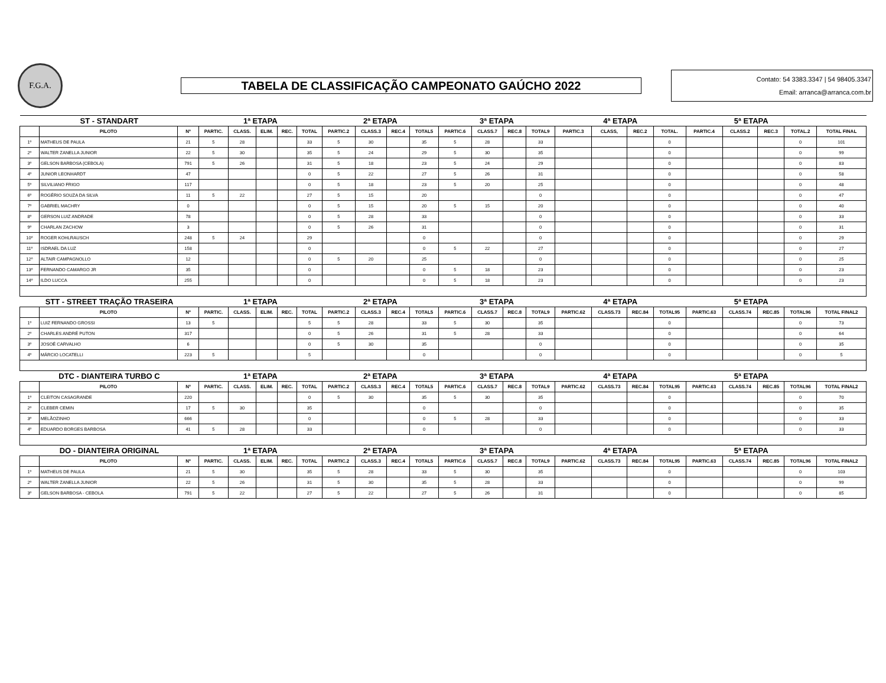F.G.A.
TABELA DE CLASSIFICAÇÃO CAMPEONATO GAÚCHO 2022
Contato: 54 3383.3347 | 54 98405.3347
Email: arranca@arranca.com.br
| ST - STANDART | | | 1ª ETAPA | | | | | 2ª ETAPA | | | | 3ª ETAPA | | | | 4ª ETAPA | | | | 5ª ETAPA | | | | |
| | PILOTO | Nº | PARTIC. | CLASS. | ELIM. | REC. | TOTAL | PARTIC.2 | CLASS.3 | REC.4 | TOTAL5 | PARTIC.6 | CLASS.7 | REC.8 | TOTAL9 | PARTIC.3 | CLASS, | REC.2 | TOTAL. | PARTIC.4 | CLASS.2 | REC.3 | TOTAL.2 | TOTAL FINAL |
| 1º | MATHEUS DE PAULA | 21 | 5 | 28 | | | 33 | 5 | 30 | | 35 | 5 | 28 | | 33 | | | | 0 | | | | 0 | 101 |
| 2º | WALTER ZANELLA JUNIOR | 22 | 5 | 30 | | | 35 | 5 | 24 | | 29 | 5 | 30 | | 35 | | | | 0 | | | | 0 | 99 |
| 3º | GELSON BARBOSA (CEBOLA) | 791 | 5 | 26 | | | 31 | 5 | 18 | | 23 | 5 | 24 | | 29 | | | | 0 | | | | 0 | 83 |
| 4º | JUNIOR LEONHARDT | 47 | | | | | 0 | 5 | 22 | | 27 | 5 | 26 | | 31 | | | | 0 | | | | 0 | 58 |
| 5º | SILVILIANO FRIGO | 117 | | | | | 0 | 5 | 18 | | 23 | 5 | 20 | | 25 | | | | 0 | | | | 0 | 48 |
| 6º | ROGÉRIO SOUZA DA SILVA | 11 | 5 | 22 | | | 27 | 5 | 15 | | 20 | | | | 0 | | | | 0 | | | | 0 | 47 |
| 7º | GABRIEL MACHRY | 0 | | | | | 0 | 5 | 15 | | 20 | 5 | 15 | | 20 | | | | 0 | | | | 0 | 40 |
| 8º | GERSON LUIZ ANDRADE | 78 | | | | | 0 | 5 | 28 | | 33 | | | | 0 | | | | 0 | | | | 0 | 33 |
| 9º | CHARLAN ZACHOW | 3 | | | | | 0 | 5 | 26 | | 31 | | | | 0 | | | | 0 | | | | 0 | 31 |
| 10º | ROGER KOHLRAUSCH | 248 | 5 | 24 | | | 29 | | | | 0 | | | | 0 | | | | 0 | | | | 0 | 29 |
| 11º | ISDRAEL DA LUZ | 158 | | | | | 0 | | | | 0 | 5 | 22 | | 27 | | | | 0 | | | | 0 | 27 |
| 12º | ALTAIR CAMPAGNOLLO | 12 | | | | | 0 | 5 | 20 | | 25 | | | | 0 | | | | 0 | | | | 0 | 25 |
| 13º | FERNANDO CAMARGO JR | 35 | | | | | 0 | | | | 0 | 5 | 18 | | 23 | | | | 0 | | | | 0 | 23 |
| 14º | ILDO LUCCA | 255 | | | | | 0 | | | | 0 | 5 | 18 | | 23 | | | | 0 | | | | 0 | 23 |
| STT - STREET TRAÇÃO TRASEIRA | | | 1ª ETAPA | | | | | 2ª ETAPA | | | | 3ª ETAPA | | | | 4ª ETAPA | | | | 5ª ETAPA | | | | |
| | PILOTO | Nº | PARTIC. | CLASS. | ELIM. | REC. | TOTAL | PARTIC.2 | CLASS.3 | REC.4 | TOTAL5 | PARTIC.6 | CLASS.7 | REC.8 | TOTAL9 | PARTIC.62 | CLASS.73 | REC.84 | TOTAL95 | PARTIC.63 | CLASS.74 | REC.85 | TOTAL96 | TOTAL FINAL2 |
| 1º | LUIZ FERNANDO GROSSI | 13 | 5 | | | | 5 | 5 | 28 | | 33 | 5 | 30 | | 35 | | | | 0 | | | | 0 | 73 |
| 2º | CHARLES ANDRÉ PUTON | 317 | | | | | 0 | 5 | 26 | | 31 | 5 | 28 | | 33 | | | | 0 | | | | 0 | 64 |
| 3º | JOSOÉ CARVALHO | 6 | | | | | 0 | 5 | 30 | | 35 | | | | 0 | | | | 0 | | | | 0 | 35 |
| 4º | MÁRCIO LOCATELLI | 223 | 5 | | | | 5 | | | | 0 | | | | 0 | | | | 0 | | | | 0 | 5 |
| DTC - DIANTEIRA TURBO C | | | 1ª ETAPA | | | | | 2ª ETAPA | | | | 3ª ETAPA | | | | 4ª ETAPA | | | | 5ª ETAPA | | | | |
| | PILOTO | Nº | PARTIC. | CLASS. | ELIM. | REC. | TOTAL | PARTIC.2 | CLASS.3 | REC.4 | TOTAL5 | PARTIC.6 | CLASS.7 | REC.8 | TOTAL9 | PARTIC.62 | CLASS.73 | REC.84 | TOTAL95 | PARTIC.63 | CLASS.74 | REC.85 | TOTAL96 | TOTAL FINAL2 |
| 1º | CLEITON CASAGRANDE | 220 | | | | | 0 | 5 | 30 | | 35 | 5 | 30 | | 35 | | | | 0 | | | | 0 | 70 |
| 2º | CLEBER CEMIN | 17 | 5 | 30 | | | 35 | | | | 0 | | | | 0 | | | | 0 | | | | 0 | 35 |
| 3º | MELÃOZINHO | 666 | | | | | 0 | | | | 0 | 5 | 28 | | 33 | | | | 0 | | | | 0 | 33 |
| 4º | EDUARDO BORGES BARBOSA | 41 | 5 | 28 | | | 33 | | | | 0 | | | | 0 | | | | 0 | | | | 0 | 33 |
| DO - DIANTEIRA ORIGINAL | | | 1ª ETAPA | | | | | 2ª ETAPA | | | | 3ª ETAPA | | | | 4ª ETAPA | | | | 5ª ETAPA | | | | |
| | PILOTO | Nº | PARTIC. | CLASS. | ELIM. | REC. | TOTAL | PARTIC.2 | CLASS.3 | REC.4 | TOTAL5 | PARTIC.6 | CLASS.7 | REC.8 | TOTAL9 | PARTIC.62 | CLASS.73 | REC.84 | TOTAL95 | PARTIC.63 | CLASS.74 | REC.85 | TOTAL96 | TOTAL FINAL2 |
| 1º | MATHEUS DE PAULA | 21 | 5 | 30 | | | 35 | 5 | 28 | | 33 | 5 | 30 | | 35 | | | | 0 | | | | 0 | 103 |
| 2º | WALTER ZANELLA JUNIOR | 22 | 5 | 26 | | | 31 | 5 | 30 | | 35 | 5 | 28 | | 33 | | | | 0 | | | | 0 | 99 |
| 3º | GELSON BARBOSA - CEBOLA | 791 | 5 | 22 | | | 27 | 5 | 22 | | 27 | 5 | 26 | | 31 | | | | 0 | | | | 0 | 85 |